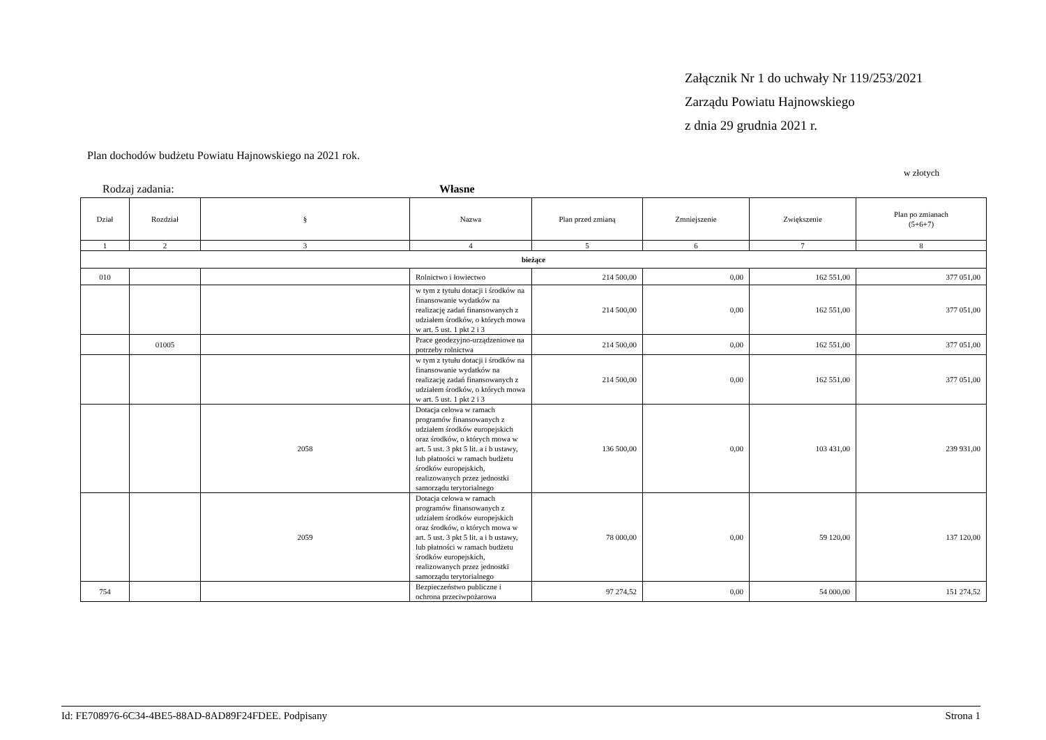Załącznik Nr 1 do uchwały Nr 119/253/2021
Zarządu Powiatu Hajnowskiego
z dnia 29 grudnia 2021 r.
Plan dochodów budżetu Powiatu Hajnowskiego na 2021 rok.
w złotych
Rodzaj zadania: Własne
| Dział | Rozdział | § | Nazwa | Plan przed zmianą | Zmniejszenie | Zwiększenie | Plan po zmianach (5+6+7) |
| --- | --- | --- | --- | --- | --- | --- | --- |
| 1 | 2 | 3 | 4 | 5 | 6 | 7 | 8 |
| bieżące | | | | | | | |
| 010 | | | Rolnictwo i łowiectwo | 214 500,00 | 0,00 | 162 551,00 | 377 051,00 |
| | | | w tym z tytułu dotacji i środków na finansowanie wydatków na realizację zadań finansowanych z udziałem środków, o których mowa w art. 5 ust. 1 pkt 2 i 3 | 214 500,00 | 0,00 | 162 551,00 | 377 051,00 |
| | 01005 | | Prace geodezyjno-urządzeniowe na potrzeby rolnictwa | 214 500,00 | 0,00 | 162 551,00 | 377 051,00 |
| | | | w tym z tytułu dotacji i środków na finansowanie wydatków na realizację zadań finansowanych z udziałem środków, o których mowa w art. 5 ust. 1 pkt 2 i 3 | 214 500,00 | 0,00 | 162 551,00 | 377 051,00 |
| | | 2058 | Dotacja celowa w ramach programów finansowanych z udziałem środków europejskich oraz środków, o których mowa w art. 5 ust. 3 pkt 5 lit. a i b ustawy, lub płatności w ramach budżetu środków europejskich, realizowanych przez jednostki samorządu terytorialnego | 136 500,00 | 0,00 | 103 431,00 | 239 931,00 |
| | | 2059 | Dotacja celowa w ramach programów finansowanych z udziałem środków europejskich oraz środków, o których mowa w art. 5 ust. 3 pkt 5 lit. a i b ustawy, lub płatności w ramach budżetu środków europejskich, realizowanych przez jednostki samorządu terytorialnego | 78 000,00 | 0,00 | 59 120,00 | 137 120,00 |
| 754 | | | Bezpieczeństwo publiczne i ochrona przeciwpożarowa | 97 274,52 | 0,00 | 54 000,00 | 151 274,52 |
Id: FE708976-6C34-4BE5-88AD-8AD89F24FDEE. Podpisany Strona 1